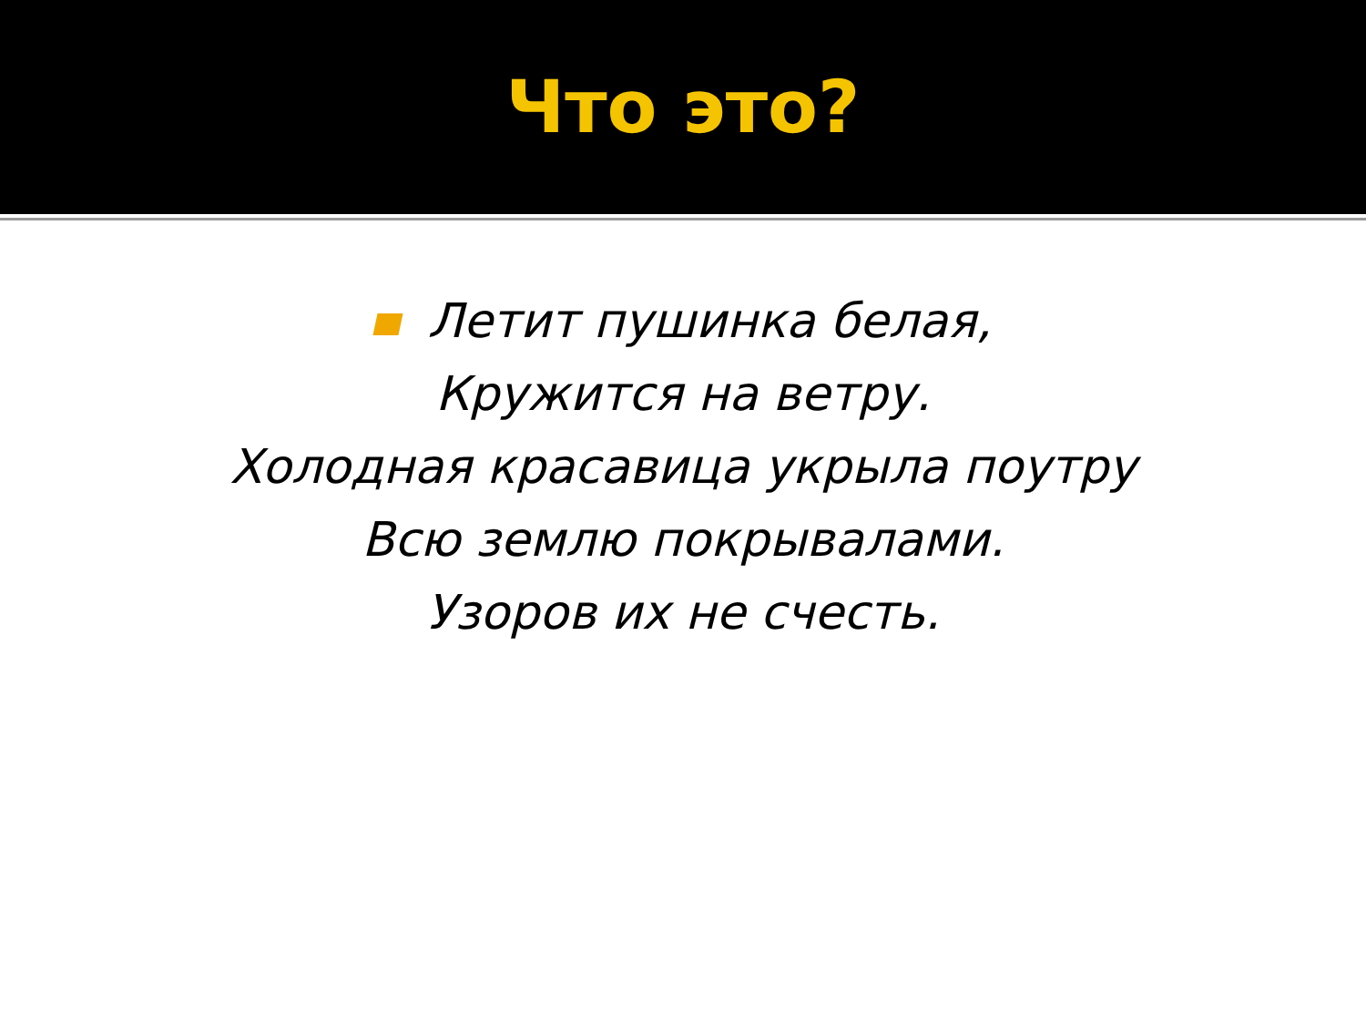Что это?
Летит пушинка белая,
Кружится на ветру.
Холодная красавица укрыла поутру
Всю землю покрывалами.
Узоров их не счесть.